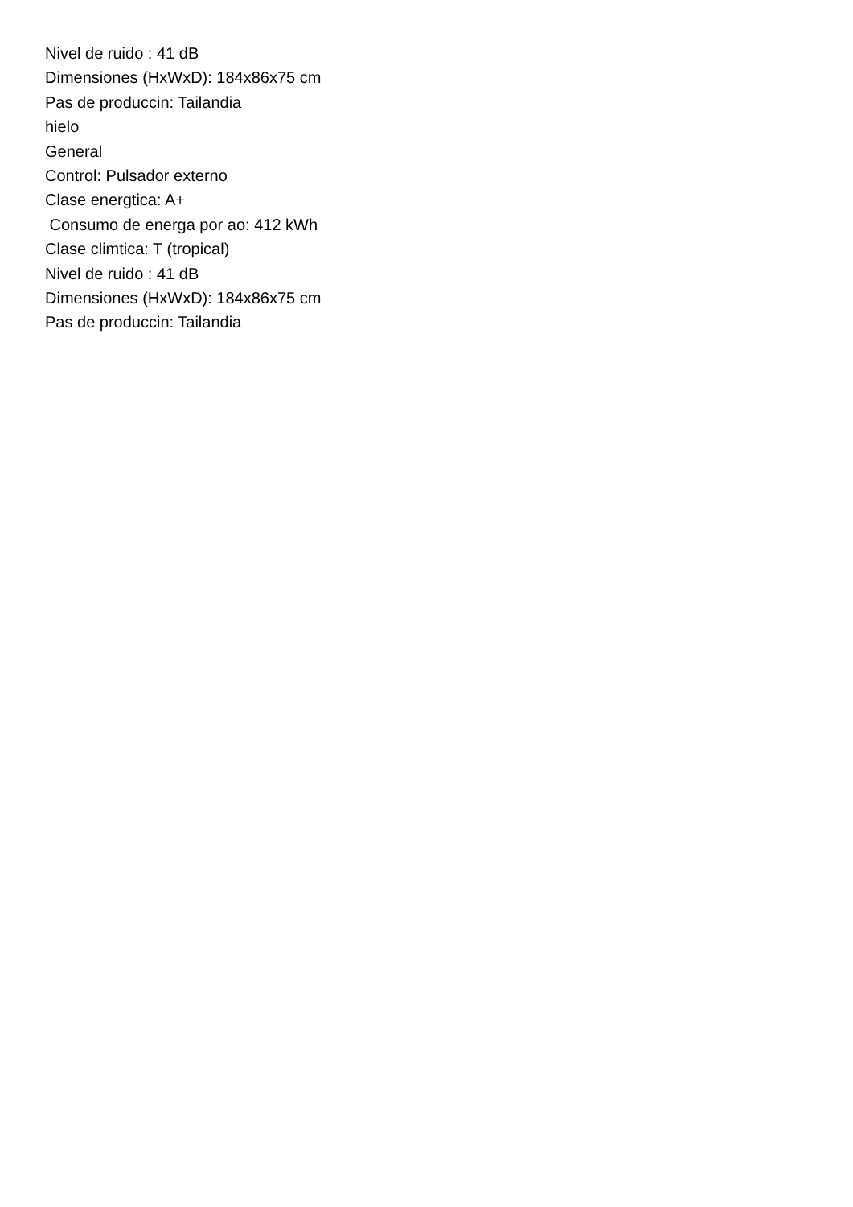Nivel de ruido : 41 dB
Dimensiones (HxWxD): 184x86x75 cm
Pas de produccin: Tailandia
hielo
General
Control: Pulsador externo
Clase energtica: A+
Consumo de energa por ao: 412 kWh
Clase climtica: T (tropical)
Nivel de ruido : 41 dB
Dimensiones (HxWxD): 184x86x75 cm
Pas de produccin: Tailandia